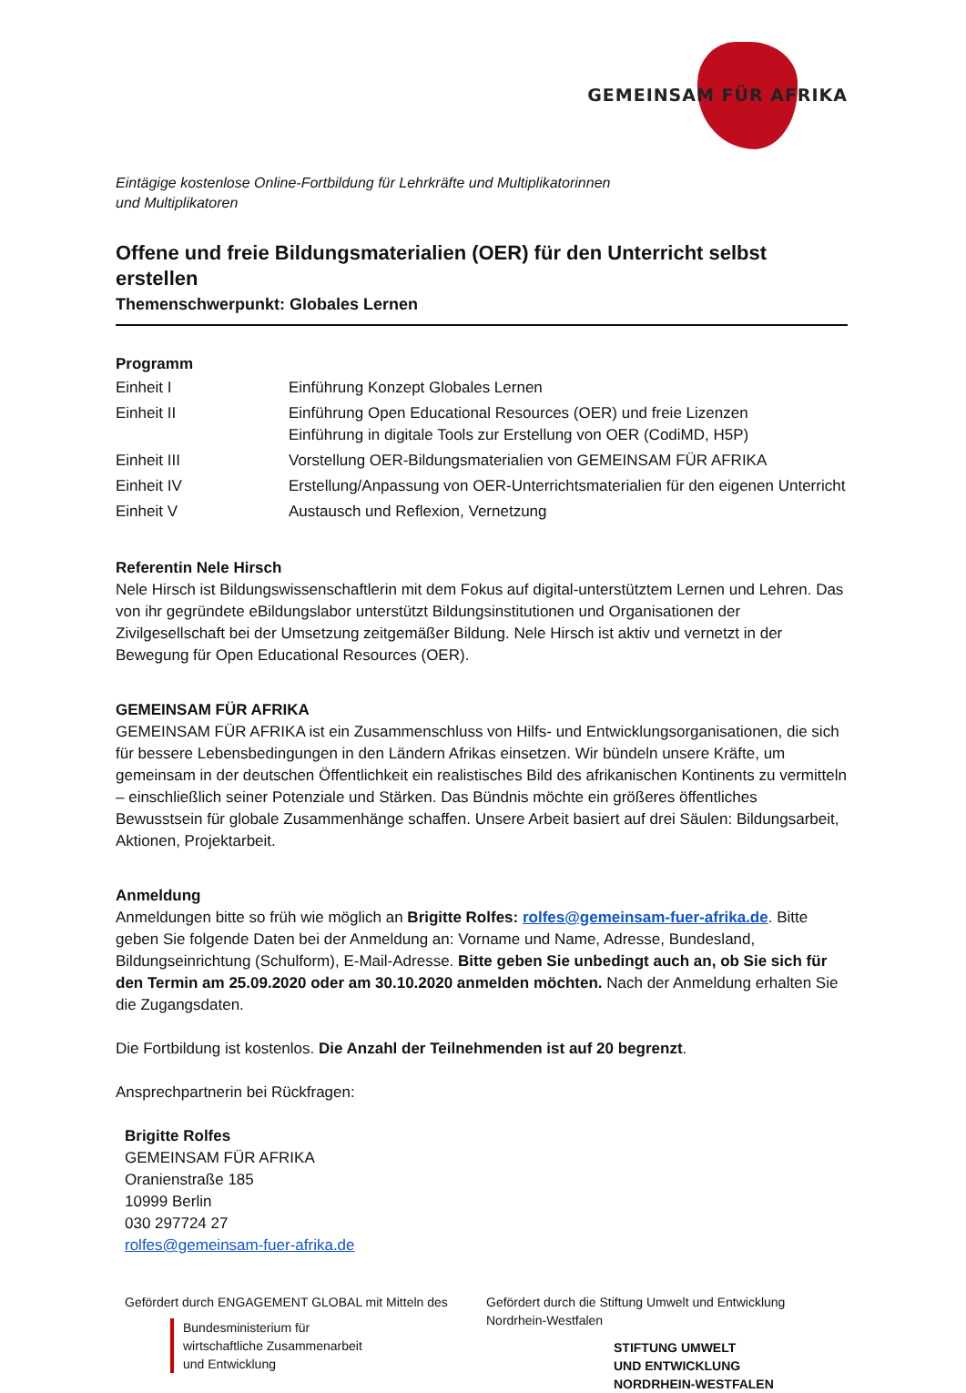GEMEINSAM FÜR AFRIKA
Eintägige kostenlose Online-Fortbildung für Lehrkräfte und Multiplikatorinnen
und Multiplikatoren
Offene und freie Bildungsmaterialien (OER) für den Unterricht selbst erstellen
Themenschwerpunkt: Globales Lernen
Programm
| Einheit I | Einführung Konzept Globales Lernen |
| Einheit II | Einführung Open Educational Resources (OER) und freie Lizenzen Einführung in digitale Tools zur Erstellung von OER (CodiMD, H5P) |
| Einheit III | Vorstellung OER-Bildungsmaterialien von GEMEINSAM FÜR AFRIKA |
| Einheit IV | Erstellung/Anpassung von OER-Unterrichtsmaterialien für den eigenen Unterricht |
| Einheit V | Austausch und Reflexion, Vernetzung |
Referentin Nele Hirsch
Nele Hirsch ist Bildungswissenschaftlerin mit dem Fokus auf digital-unterstütztem Lernen und Lehren. Das von ihr gegründete eBildungslabor unterstützt Bildungsinstitutionen und Organisationen der Zivilgesellschaft bei der Umsetzung zeitgemäßer Bildung. Nele Hirsch ist aktiv und vernetzt in der Bewegung für Open Educational Resources (OER).
GEMEINSAM FÜR AFRIKA
GEMEINSAM FÜR AFRIKA ist ein Zusammenschluss von Hilfs- und Entwicklungsorganisationen, die sich für bessere Lebensbedingungen in den Ländern Afrikas einsetzen. Wir bündeln unsere Kräfte, um gemeinsam in der deutschen Öffentlichkeit ein realistisches Bild des afrikanischen Kontinents zu vermitteln – einschließlich seiner Potenziale und Stärken. Das Bündnis möchte ein größeres öffentliches Bewusstsein für globale Zusammenhänge schaffen. Unsere Arbeit basiert auf drei Säulen: Bildungsarbeit, Aktionen, Projektarbeit.
Anmeldung
Anmeldungen bitte so früh wie möglich an Brigitte Rolfes: rolfes@gemeinsam-fuer-afrika.de. Bitte geben Sie folgende Daten bei der Anmeldung an: Vorname und Name, Adresse, Bundesland, Bildungseinrichtung (Schulform), E-Mail-Adresse. Bitte geben Sie unbedingt auch an, ob Sie sich für den Termin am 25.09.2020 oder am 30.10.2020 anmelden möchten. Nach der Anmeldung erhalten Sie die Zugangsdaten.
Die Fortbildung ist kostenlos. Die Anzahl der Teilnehmenden ist auf 20 begrenzt.
Ansprechpartnerin bei Rückfragen:
Brigitte Rolfes
GEMEINSAM FÜR AFRIKA
Oranienstraße 185
10999 Berlin
030 297724 27
rolfes@gemeinsam-fuer-afrika.de
Gefördert durch ENGAGEMENT GLOBAL mit Mitteln des
Bundesministerium für
wirtschaftliche Zusammenarbeit
und Entwicklung
Gefördert durch die Stiftung Umwelt und Entwicklung Nordrhein-Westfalen
STIFTUNG UMWELT
UND ENTWICKLUNG
NORDRHEIN-WESTFALEN